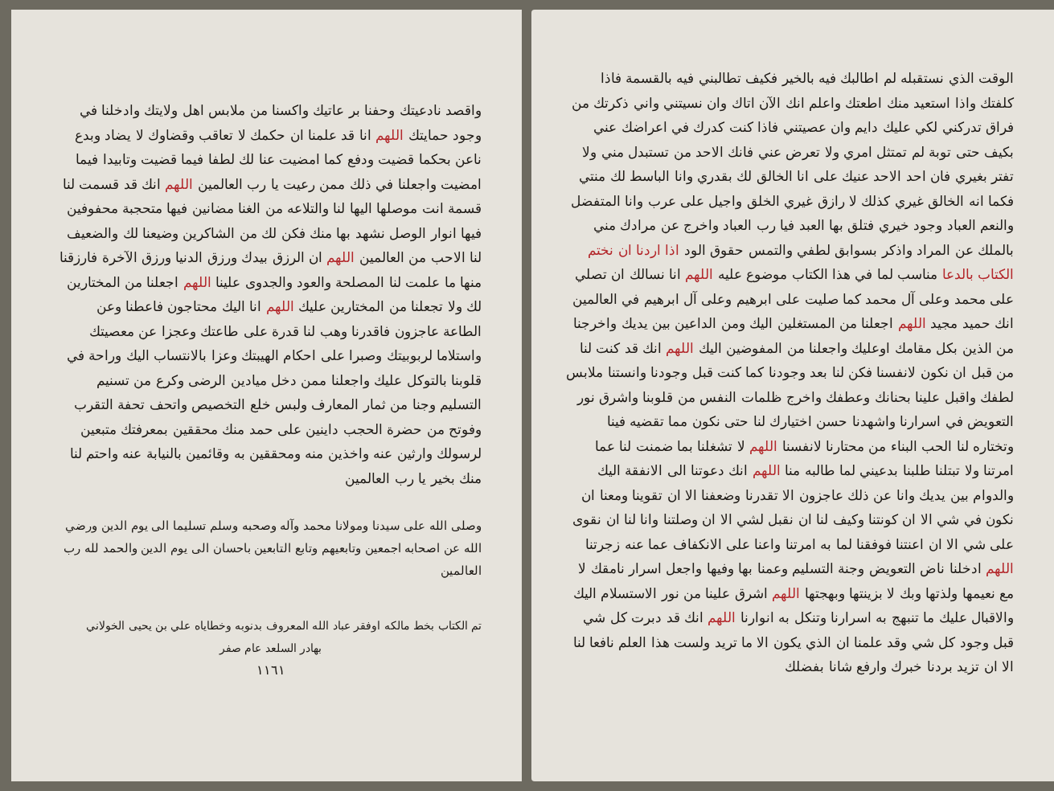الوقت الذي نستقبله لم اطالبك فيه بالخير فكيف تطالبني فيه بالقسمة فاذا كلفتك واذا استعيد منك اطعتك واعلم انك الآن اتاك وان نسيتني واني ذكرتك من فراق تدركني لكي عليك دايم وان عصيتني فاذا كنت كدرك في اعراضك عني بكيف حتى توبة لم تمتثل امري ولا تعرض عني فانك الاحد من تستبدل مني ولا تفتر بغيري فان احد الاحد عنيك على انا الخالق لك بقدري وانا الباسط لك منتي فكما انه الخالق غيري كذلك لا رازق غيري الخلق واجيل على عرب وانا المتفضل والنعم العباد وجود خيري فتلق بها العبد فيا رب العباد واخرج عن مرادك مني بالملك عن المراد واذكر بسوابق لطفي والتمس حقوق الود اذا اردنا ان نختم الكتاب بالدعا مناسب لما في هذا الكتاب موضوع عليه اللهم انا نسالك ان تصلي على محمد وعلى آل محمد كما صليت على ابرهيم وعلى آل ابرهيم في العالمين انك حميد مجيد اللهم اجعلنا من المستغلين اليك ومن الداعين بين يديك واخرجنا من الذين بكل مقامك اوعليك واجعلنا من المفوضين اليك اللهم انك قد كنت لنا من قبل ان نكون لانفسنا فكن لنا بعد وجودنا كما كنت قبل وجودنا وانستنا ملابس لطفك واقبل علينا بحنانك وعطفك واخرج ظلمات النفس من قلوبنا واشرق نور التعويض في اسرارنا واشهدنا حسن اختيارك لنا حتى نكون مما تقضيه فينا وتختاره لنا الحب البناء من محتارنا لانفسنا اللهم لا تشغلنا بما ضمنت لنا عما امرتنا ولا تبتلنا طلبنا بدعيني لما طالبه منا اللهم انك دعوتنا الى الانفقة اليك والدوام بين يديك وانا عن ذلك عاجزون الا تقدرنا وضعفنا الا ان تقوينا ومعنا ان نكون في شي الا ان كونتنا وكيف لنا ان نقبل لشي الا ان وصلتنا وانا لنا ان نقوى على شي الا ان اعنتنا فوفقنا لما به امرتنا واعنا على الانكفاف عما عنه زجرتنا اللهم ادخلنا ناض التعويض وجنة التسليم وعمنا بها وفيها واجعل اسرار نامقك لا مع نعيمها ولذتها وبك لا بزينتها وبهجتها اللهم اشرق علينا من نور الاستسلام اليك والاقبال عليك ما تنبهج به اسرارنا وتنكل به انوارنا اللهم انك قد دبرت كل شي قبل وجود كل شي وقد علمنا ان الذي يكون الا ما تريد ولست هذا العلم نافعا لنا الا ان تزيد بردنا خبرك وارفع شانا بفضلك
واقصد نادعيتك وحفنا بر عاتيك واكسنا من ملابس اهل ولايتك وادخلنا في وجود حمايتك اللهم انا قد علمنا ان حكمك لا تعاقب وقضاوك لا يضاد وبدع ناعن بحكما قضيت ودفع كما امضيت عنا لك لطفا فيما قضيت وتابيدا فيما امضيت واجعلنا في ذلك ممن رعيت يا رب العالمين اللهم انك قد قسمت لنا قسمة انت موصلها اليها لنا والتلاعه من الغنا مضانين فيها متحجبة محفوفين فيها انوار الوصل نشهد بها منك فكن لك من الشاكرين وضيعنا لك والضعيف لنا الاحب من العالمين اللهم ان الرزق بيدك ورزق الدنيا ورزق الآخرة فارزقنا منها ما علمت لنا المصلحة والعود والجدوى علينا اللهم اجعلنا من المختارين لك ولا تجعلنا من المختارين عليك اللهم انا اليك محتاجون فاعطنا وعن الطاعة عاجزون فاقدرنا وهب لنا قدرة على طاعتك وعجزا عن معصيتك واستلاما لربوبيتك وصبرا على احكام الهيبتك وعزا بالانتساب اليك وراحة في قلوبنا بالتوكل عليك واجعلنا ممن دخل ميادين الرضى وكرع من تسنيم التسليم وجنا من ثمار المعارف ولبس خلع التخصيص واتحف تحفة التقرب وفوتح من حضرة الحجب داينين على حمد منك محققين بمعرفتك متبعين لرسولك وارثين عنه واخذين منه ومحققين به وقائمين بالنيابة عنه واحتم لنا منك بخير يا رب العالمين
وصلى الله على سيدنا ومولانا محمد وآله وصحبه وسلم تسليما الى يوم الدين ورضي الله عن اصحابه اجمعين وتابعيهم وتابع التابعين باحسان الى يوم الدين والحمد لله رب العالمين
تم الكتاب بخط مالكه اوفقر عباد الله المعروف بدنوبه وخطاياه علي بن يحيى الخولاني
بهادر السلعد عام صفر
١١٦١